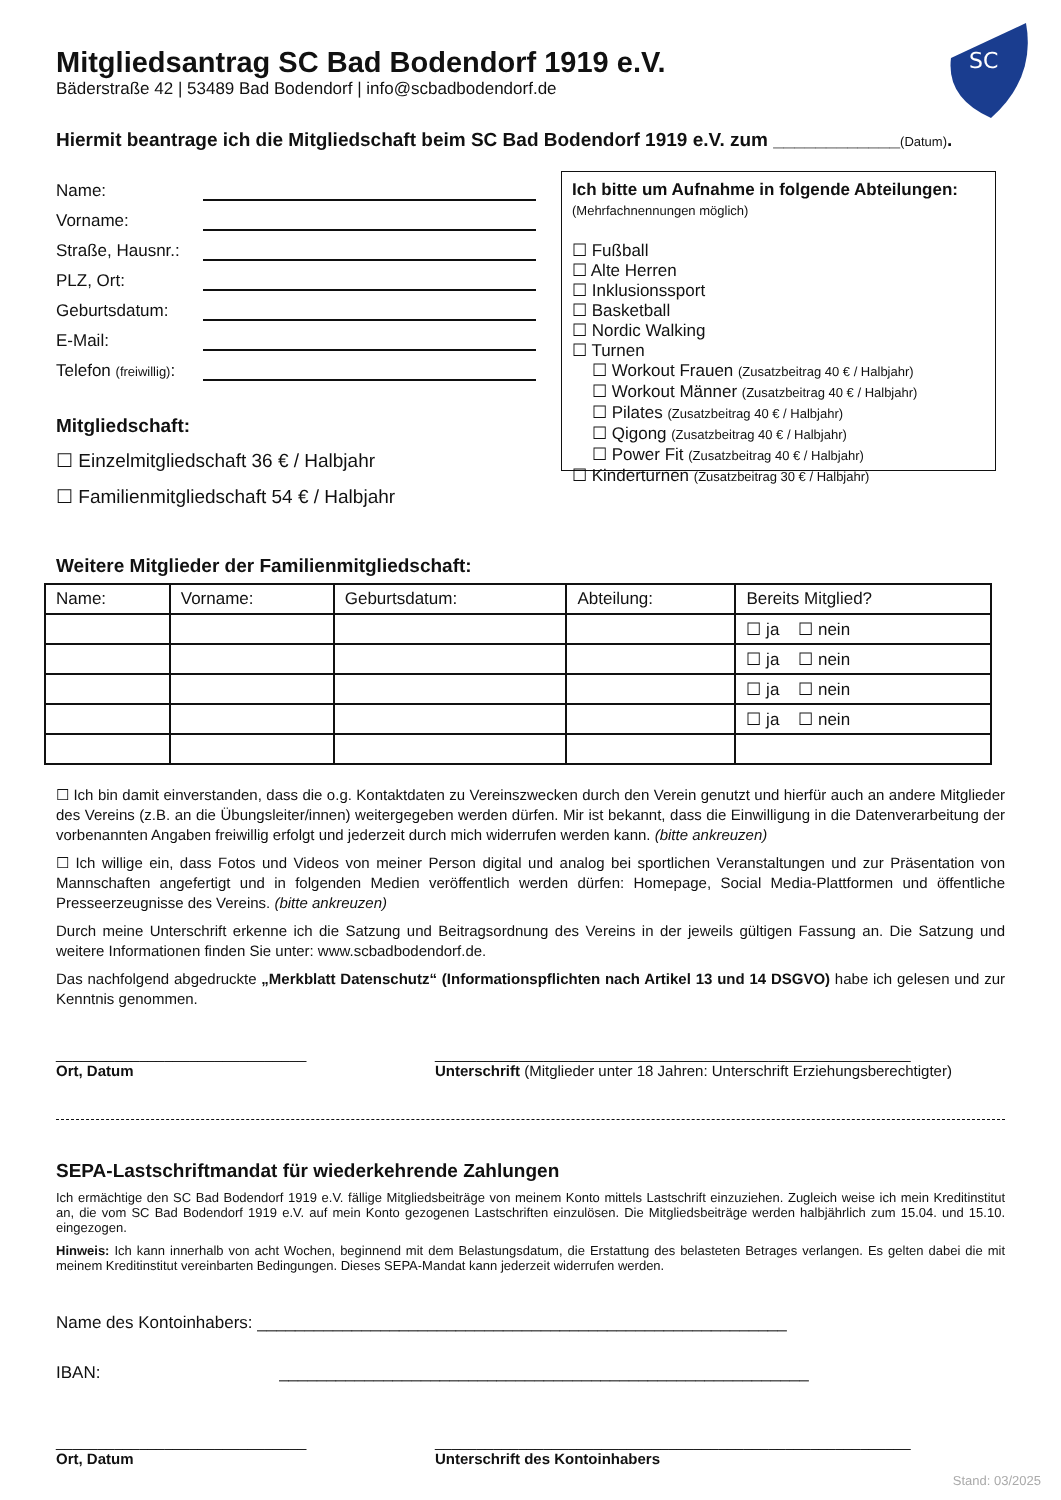SC
Mitgliedsantrag SC Bad Bodendorf 1919 e.V.
Bäderstraße 42 | 53489 Bad Bodendorf | info@scbadbodendorf.de
Hiermit beantrage ich die Mitgliedschaft beim SC Bad Bodendorf 1919 e.V. zum ____________(Datum).
Name:
Vorname:
Straße, Hausnr.:
PLZ, Ort:
Geburtsdatum:
E-Mail:
Telefon (freiwillig):
Mitgliedschaft:
☐ Einzelmitgliedschaft 36 € / Halbjahr
☐ Familienmitgliedschaft 54 € / Halbjahr
Ich bitte um Aufnahme in folgende Abteilungen:
(Mehrfachnennungen möglich)
☐ Fußball
☐ Alte Herren
☐ Inklusionssport
☐ Basketball
☐ Nordic Walking
☐ Turnen
☐ Workout Frauen (Zusatzbeitrag 40 € / Halbjahr)
☐ Workout Männer (Zusatzbeitrag 40 € / Halbjahr)
☐ Pilates (Zusatzbeitrag 40 € / Halbjahr)
☐ Qigong (Zusatzbeitrag 40 € / Halbjahr)
☐ Power Fit (Zusatzbeitrag 40 € / Halbjahr)
☐ Kinderturnen (Zusatzbeitrag 30 € / Halbjahr)
Weitere Mitglieder der Familienmitgliedschaft:
| Name: | Vorname: | Geburtsdatum: | Abteilung: | Bereits Mitglied? |
| --- | --- | --- | --- | --- |
| | | | | ☐ ja ☐ nein |
| | | | | ☐ ja ☐ nein |
| | | | | ☐ ja ☐ nein |
| | | | | ☐ ja ☐ nein |
☐ Ich bin damit einverstanden, dass die o.g. Kontaktdaten zu Vereinszwecken durch den Verein genutzt und hierfür auch an andere Mitglieder des Vereins (z.B. an die Übungsleiter/innen) weitergegeben werden dürfen. Mir ist bekannt, dass die Einwilligung in die Datenverarbeitung der vorbenannten Angaben freiwillig erfolgt und jederzeit durch mich widerrufen werden kann. (bitte ankreuzen)
☐ Ich willige ein, dass Fotos und Videos von meiner Person digital und analog bei sportlichen Veranstaltungen und zur Präsentation von Mannschaften angefertigt und in folgenden Medien veröffentlich werden dürfen: Homepage, Social Media-Plattformen und öffentliche Presseerzeugnisse des Vereins. (bitte ankreuzen)
Durch meine Unterschrift erkenne ich die Satzung und Beitragsordnung des Vereins in der jeweils gültigen Fassung an. Die Satzung und weitere Informationen finden Sie unter: www.scbadbodendorf.de.
Das nachfolgend abgedruckte „Merkblatt Datenschutz“ (Informationspflichten nach Artikel 13 und 14 DSGVO) habe ich gelesen und zur Kenntnis genommen.
______________________________
Ort, Datum
_________________________________________________________
Unterschrift (Mitglieder unter 18 Jahren: Unterschrift Erziehungsberechtigter)
SEPA-Lastschriftmandat für wiederkehrende Zahlungen
Ich ermächtige den SC Bad Bodendorf 1919 e.V. fällige Mitgliedsbeiträge von meinem Konto mittels Lastschrift einzuziehen. Zugleich weise ich mein Kreditinstitut an, die vom SC Bad Bodendorf 1919 e.V. auf mein Konto gezogenen Lastschriften einzulösen. Die Mitgliedsbeiträge werden halbjährlich zum 15.04. und 15.10. eingezogen.
Hinweis: Ich kann innerhalb von acht Wochen, beginnend mit dem Belastungsdatum, die Erstattung des belasteten Betrages verlangen. Es gelten dabei die mit meinem Kreditinstitut vereinbarten Bedingungen. Dieses SEPA-Mandat kann jederzeit widerrufen werden.
Name des Kontoinhabers: ________________________________________________________
IBAN: ________________________________________________________
______________________________
Ort, Datum
_________________________________________________________
Unterschrift des Kontoinhabers
Stand: 03/2025